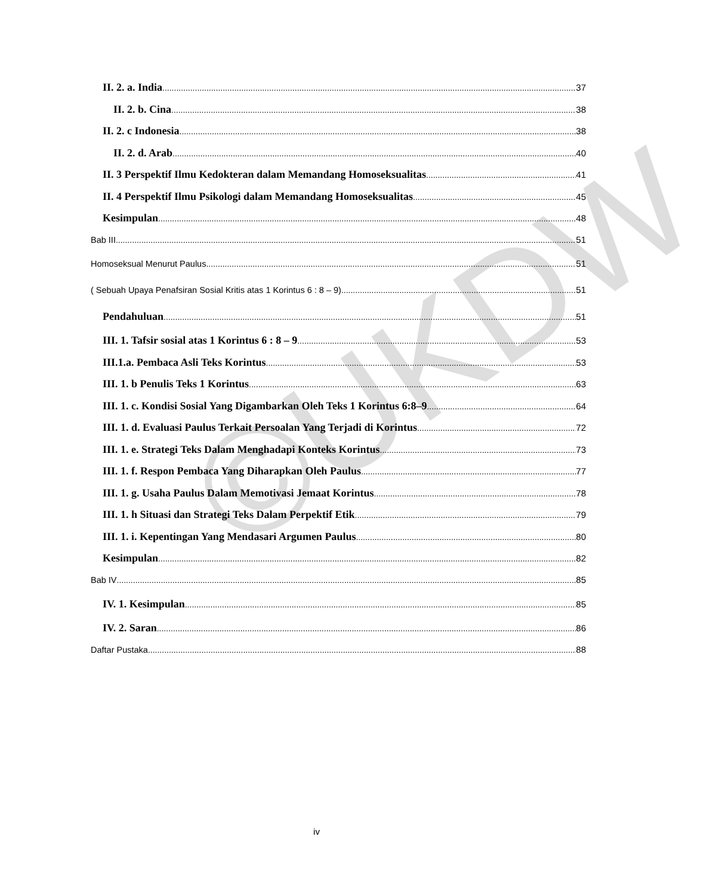©UKDW
II. 2. a. India 37
II. 2. b. Cina 38
II. 2. c Indonesia 38
II. 2. d. Arab 40
II. 3 Perspektif Ilmu Kedokteran dalam Memandang Homoseksualitas 41
II. 4 Perspektif Ilmu Psikologi dalam Memandang Homoseksualitas 45
Kesimpulan 48
Bab III 51
Homoseksual Menurut Paulus 51
( Sebuah Upaya Penafsiran Sosial Kritis atas 1 Korintus 6 : 8 – 9) 51
Pendahuluan 51
III. 1. Tafsir sosial atas 1 Korintus 6 : 8 – 9 53
III.1.a. Pembaca Asli Teks Korintus 53
III. 1. b Penulis Teks 1 Korintus 63
III. 1. c. Kondisi Sosial Yang Digambarkan Oleh Teks 1 Korintus 6:8–9 64
III. 1. d. Evaluasi Paulus Terkait Persoalan Yang Terjadi di Korintus 72
III. 1. e. Strategi Teks Dalam Menghadapi Konteks Korintus 73
III. 1. f. Respon Pembaca Yang Diharapkan Oleh Paulus 77
III. 1. g. Usaha Paulus Dalam Memotivasi Jemaat Korintus 78
III. 1. h Situasi dan Strategi Teks Dalam Perpektif Etik 79
III. 1. i. Kepentingan Yang Mendasari Argumen Paulus 80
Kesimpulan 82
Bab IV 85
IV. 1. Kesimpulan 85
IV. 2. Saran 86
Daftar Pustaka 88
iv